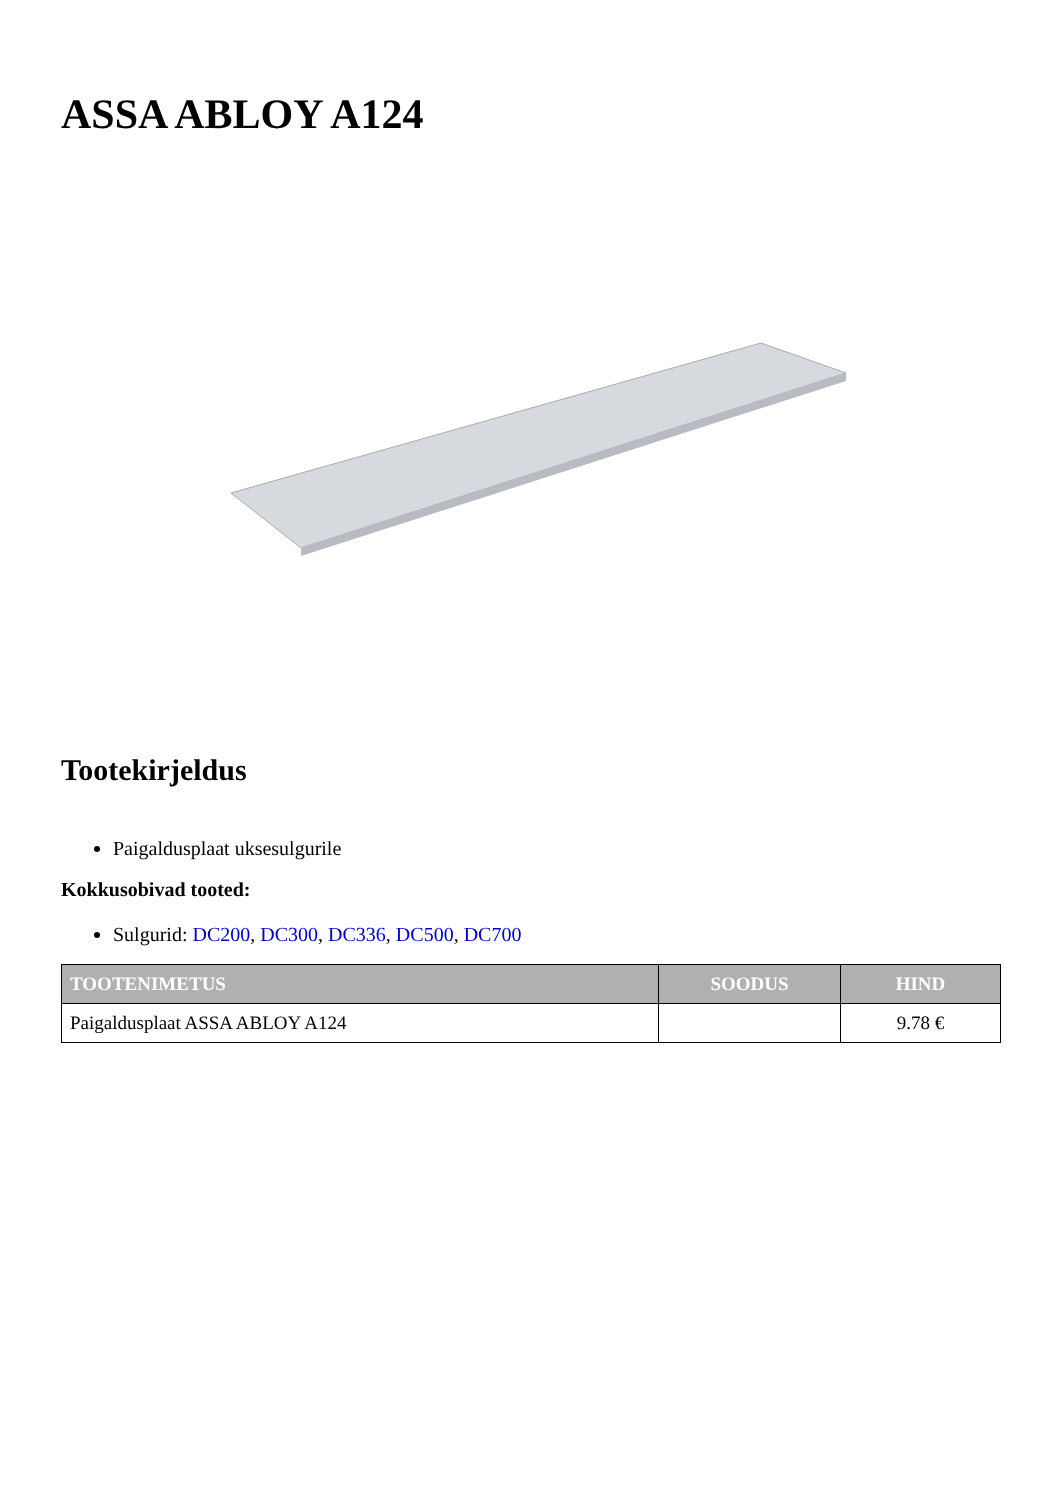ASSA ABLOY A124
Tootekirjeldus
Paigaldusplaat uksesulgurile
Kokkusobivad tooted:
Sulgurid: DC200, DC300, DC336, DC500, DC700
| TOOTENIMETUS | SOODUS | HIND |
| --- | --- | --- |
| Paigaldusplaat ASSA ABLOY A124 | | 9.78 € |